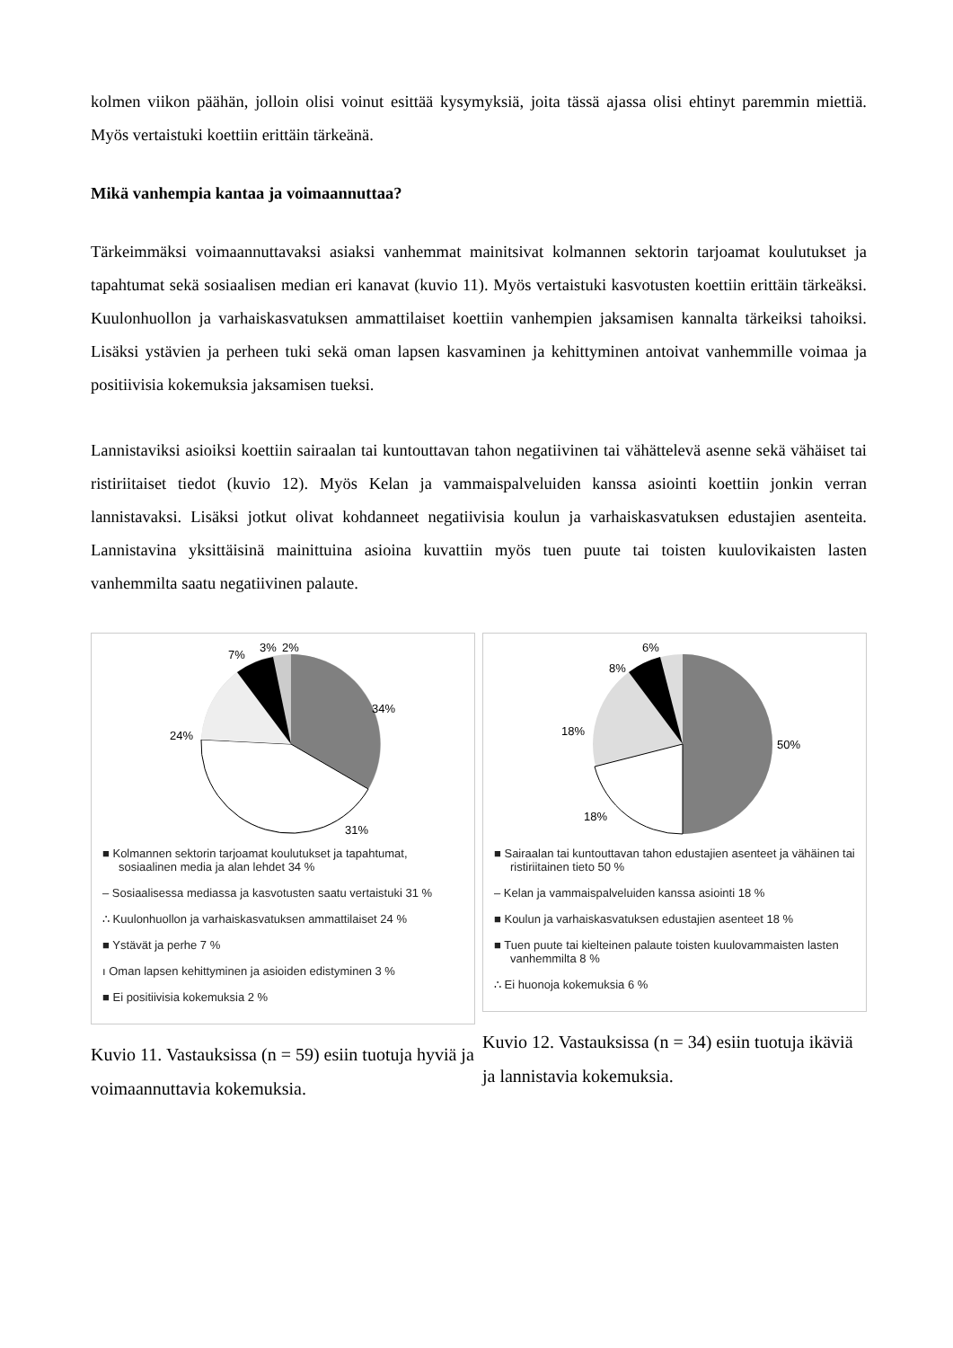kolmen viikon päähän, jolloin olisi voinut esittää kysymyksiä, joita tässä ajassa olisi ehtinyt paremmin miettiä. Myös vertaistuki koettiin erittäin tärkeänä.
Mikä vanhempia kantaa ja voimaannuttaa?
Tärkeimmäksi voimaannuttavaksi asiaksi vanhemmat mainitsivat kolmannen sektorin tarjoamat koulutukset ja tapahtumat sekä sosiaalisen median eri kanavat (kuvio 11). Myös vertaistuki kasvotusten koettiin erittäin tärkeäksi. Kuulonhuollon ja varhaiskasvatuksen ammattilaiset koettiin vanhempien jaksamisen kannalta tärkeiksi tahoiksi. Lisäksi ystävien ja perheen tuki sekä oman lapsen kasvaminen ja kehittyminen antoivat vanhemmille voimaa ja positiivisia kokemuksia jaksamisen tueksi.
Lannistaviksi asioiksi koettiin sairaalan tai kuntouttavan tahon negatiivinen tai vähättelevä asenne sekä vähäiset tai ristiriitaiset tiedot (kuvio 12). Myös Kelan ja vammaispalveluiden kanssa asiointi koettiin jonkin verran lannistavaksi. Lisäksi jotkut olivat kohdanneet negatiivisia koulun ja varhaiskasvatuksen edustajien asenteita. Lannistavina yksittäisinä mainittuina asioina kuvattiin myös tuen puute tai toisten kuulovikaisten lasten vanhemmilta saatu negatiivinen palaute.
34%
31%
24%
7%
3%
2%
■ Kolmannen sektorin tarjoamat koulutukset ja tapahtumat, sosiaalinen media ja alan lehdet 34 %
– Sosiaalisessa mediassa ja kasvotusten saatu vertaistuki 31 %
∴ Kuulonhuollon ja varhaiskasvatuksen ammattilaiset 24 %
■ Ystävät ja perhe 7 %
ı Oman lapsen kehittyminen ja asioiden edistyminen 3 %
■ Ei positiivisia kokemuksia 2 %
Kuvio 11. Vastauksissa (n = 59) esiin tuotuja hyviä ja voimaannuttavia kokemuksia.
50%
18%
18%
8%
6%
■ Sairaalan tai kuntouttavan tahon edustajien asenteet ja vähäinen tai ristiriitainen tieto 50 %
– Kelan ja vammaispalveluiden kanssa asiointi 18 %
■ Koulun ja varhaiskasvatuksen edustajien asenteet 18 %
■ Tuen puute tai kielteinen palaute toisten kuulovammaisten lasten vanhemmilta 8 %
∴ Ei huonoja kokemuksia 6 %
Kuvio 12. Vastauksissa (n = 34) esiin tuotuja ikäviä ja lannistavia kokemuksia.